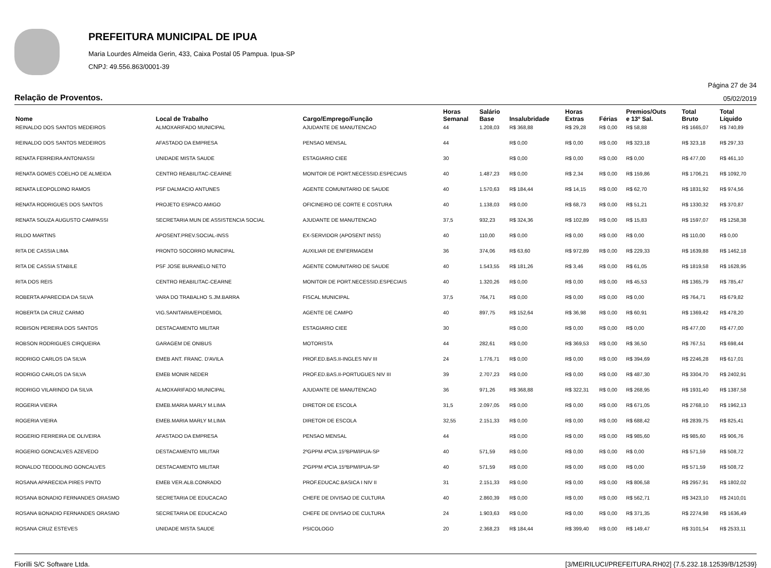PREFEITURA MUNICIPAL DE IPUA
Maria Lourdes Almeida Gerin, 433, Caixa Postal 05 Pampua. Ipua-SP
CNPJ: 49.556.863/0001-39
Página 27 de 34
Relação de Proventos. 05/02/2019
| Nome | Local de Trabalho | Cargo/Emprego/Função | Horas Semanal | Salário Base | Insalubridade | Horas Extras | Férias | Premios/Outs e 13º Sal. | Total Bruto | Total Líquido |
| --- | --- | --- | --- | --- | --- | --- | --- | --- | --- | --- |
| REINALDO DOS SANTOS MEDEIROS | ALMOXARIFADO MUNICIPAL | AJUDANTE DE MANUTENCAO | 44 | 1.208,03 | R$ 368,88 | R$ 29,28 | R$ 0,00 | R$ 58,88 | R$ 1665,07 | R$ 740,89 |
| REINALDO DOS SANTOS MEDEIROS | AFASTADO DA EMPRESA | PENSAO MENSAL | 44 | | R$ 0,00 | R$ 0,00 | R$ 0,00 | R$ 323,18 | R$ 323,18 | R$ 297,33 |
| RENATA FERREIRA ANTONIASSI | UNIDADE MISTA SAUDE | ESTAGIARIO CIEE | 30 | | R$ 0,00 | R$ 0,00 | R$ 0,00 | R$ 0,00 | R$ 477,00 | R$ 461,10 |
| RENATA GOMES COELHO DE ALMEIDA | CENTRO REABILITAC-CEARNE | MONITOR DE PORT.NECESSID.ESPECIAIS | 40 | 1.487,23 | R$ 0,00 | R$ 2,34 | R$ 0,00 | R$ 159,86 | R$ 1706,21 | R$ 1092,70 |
| RENATA LEOPOLDINO RAMOS | PSF DALMACIO ANTUNES | AGENTE COMUNITARIO DE SAUDE | 40 | 1.570,63 | R$ 184,44 | R$ 14,15 | R$ 0,00 | R$ 62,70 | R$ 1831,92 | R$ 974,56 |
| RENATA RODRIGUES DOS SANTOS | PROJETO ESPACO AMIGO | OFICINEIRO DE CORTE E COSTURA | 40 | 1.138,03 | R$ 0,00 | R$ 68,73 | R$ 0,00 | R$ 51,21 | R$ 1330,32 | R$ 370,87 |
| RENATA SOUZA AUGUSTO CAMPASSI | SECRETARIA MUN DE ASSISTENCIA SOCIAL | AJUDANTE DE MANUTENCAO | 37,5 | 932,23 | R$ 324,36 | R$ 102,89 | R$ 0,00 | R$ 15,83 | R$ 1597,07 | R$ 1258,38 |
| RILDO MARTINS | APOSENT.PREV.SOCIAL-INSS | EX-SERVIDOR (APOSENT INSS) | 40 | 110,00 | R$ 0,00 | R$ 0,00 | R$ 0,00 | R$ 0,00 | R$ 110,00 | R$ 0,00 |
| RITA DE CASSIA LIMA | PRONTO SOCORRO MUNICIPAL | AUXILIAR DE ENFERMAGEM | 36 | 374,06 | R$ 63,60 | R$ 972,89 | R$ 0,00 | R$ 229,33 | R$ 1639,88 | R$ 1462,18 |
| RITA DE CASSIA STABILE | PSF JOSE BURANELO NETO | AGENTE COMUNITARIO DE SAUDE | 40 | 1.543,55 | R$ 181,26 | R$ 3,46 | R$ 0,00 | R$ 61,05 | R$ 1819,58 | R$ 1628,95 |
| RITA DOS REIS | CENTRO REABILITAC-CEARNE | MONITOR DE PORT.NECESSID.ESPECIAIS | 40 | 1.320,26 | R$ 0,00 | R$ 0,00 | R$ 0,00 | R$ 45,53 | R$ 1365,79 | R$ 785,47 |
| ROBERTA APARECIDA DA SILVA | VARA DO TRABALHO S.JM.BARRA | FISCAL MUNICIPAL | 37,5 | 764,71 | R$ 0,00 | R$ 0,00 | R$ 0,00 | R$ 0,00 | R$ 764,71 | R$ 679,82 |
| ROBERTA DA CRUZ CARMO | VIG.SANITARIA/EPIDEMIOL | AGENTE DE CAMPO | 40 | 897,75 | R$ 152,64 | R$ 36,98 | R$ 0,00 | R$ 60,91 | R$ 1369,42 | R$ 478,20 |
| ROBISON PEREIRA DOS SANTOS | DESTACAMENTO MILITAR | ESTAGIARIO CIEE | 30 | | R$ 0,00 | R$ 0,00 | R$ 0,00 | R$ 0,00 | R$ 477,00 | R$ 477,00 |
| ROBSON RODRIGUES CIRQUEIRA | GARAGEM DE ONIBUS | MOTORISTA | 44 | 282,61 | R$ 0,00 | R$ 369,53 | R$ 0,00 | R$ 36,50 | R$ 767,51 | R$ 698,44 |
| RODRIGO CARLOS DA SILVA | EMEB ANT. FRANC. D'AVILA | PROF.ED.BAS.II-INGLES NIV III | 24 | 1.776,71 | R$ 0,00 | R$ 0,00 | R$ 0,00 | R$ 394,69 | R$ 2246,28 | R$ 617,01 |
| RODRIGO CARLOS DA SILVA | EMEB MONIR NEDER | PROF.ED.BAS.II-PORTUGUES NIV III | 39 | 2.707,23 | R$ 0,00 | R$ 0,00 | R$ 0,00 | R$ 487,30 | R$ 3304,70 | R$ 2402,91 |
| RODRIGO VILARINDO DA SILVA | ALMOXARIFADO MUNICIPAL | AJUDANTE DE MANUTENCAO | 36 | 971,26 | R$ 368,88 | R$ 322,31 | R$ 0,00 | R$ 268,95 | R$ 1931,40 | R$ 1387,58 |
| ROGERIA VIEIRA | EMEB.MARIA MARLY M.LIMA | DIRETOR DE ESCOLA | 31,5 | 2.097,05 | R$ 0,00 | R$ 0,00 | R$ 0,00 | R$ 671,05 | R$ 2768,10 | R$ 1962,13 |
| ROGERIA VIEIRA | EMEB.MARIA MARLY M.LIMA | DIRETOR DE ESCOLA | 32,55 | 2.151,33 | R$ 0,00 | R$ 0,00 | R$ 0,00 | R$ 688,42 | R$ 2839,75 | R$ 825,41 |
| ROGERIO FERREIRA DE OLIVEIRA | AFASTADO DA EMPRESA | PENSAO MENSAL | 44 | | R$ 0,00 | R$ 0,00 | R$ 0,00 | R$ 985,60 | R$ 985,60 | R$ 906,76 |
| ROGERIO GONCALVES AZEVEDO | DESTACAMENTO MILITAR | 2ºGPPM 4ªCIA.15ºBPM/IPUA-SP | 40 | 571,59 | R$ 0,00 | R$ 0,00 | R$ 0,00 | R$ 0,00 | R$ 571,59 | R$ 508,72 |
| RONALDO TEODOLINO GONCALVES | DESTACAMENTO MILITAR | 2ºGPPM 4ªCIA.15ºBPM/IPUA-SP | 40 | 571,59 | R$ 0,00 | R$ 0,00 | R$ 0,00 | R$ 0,00 | R$ 571,59 | R$ 508,72 |
| ROSANA APARECIDA PIRES PINTO | EMEB VER.ALB.CONRADO | PROF.EDUCAC.BASICA I NIV II | 31 | 2.151,33 | R$ 0,00 | R$ 0,00 | R$ 0,00 | R$ 806,58 | R$ 2957,91 | R$ 1802,02 |
| ROSANA BONADIO FERNANDES ORASMO | SECRETARIA DE EDUCACAO | CHEFE DE DIVISAO DE CULTURA | 40 | 2.860,39 | R$ 0,00 | R$ 0,00 | R$ 0,00 | R$ 562,71 | R$ 3423,10 | R$ 2410,01 |
| ROSANA BONADIO FERNANDES ORASMO | SECRETARIA DE EDUCACAO | CHEFE DE DIVISAO DE CULTURA | 24 | 1.903,63 | R$ 0,00 | R$ 0,00 | R$ 0,00 | R$ 371,35 | R$ 2274,98 | R$ 1636,49 |
| ROSANA CRUZ ESTEVES | UNIDADE MISTA SAUDE | PSICOLOGO | 20 | 2.368,23 | R$ 184,44 | R$ 399,40 | R$ 0,00 | R$ 149,47 | R$ 3101,54 | R$ 2533,11 |
Fiorilli S/C Software Ltda. [3/MEIRILUCI/PREFEITURA.RH02] {7.5.232.18.12539/B/12539}